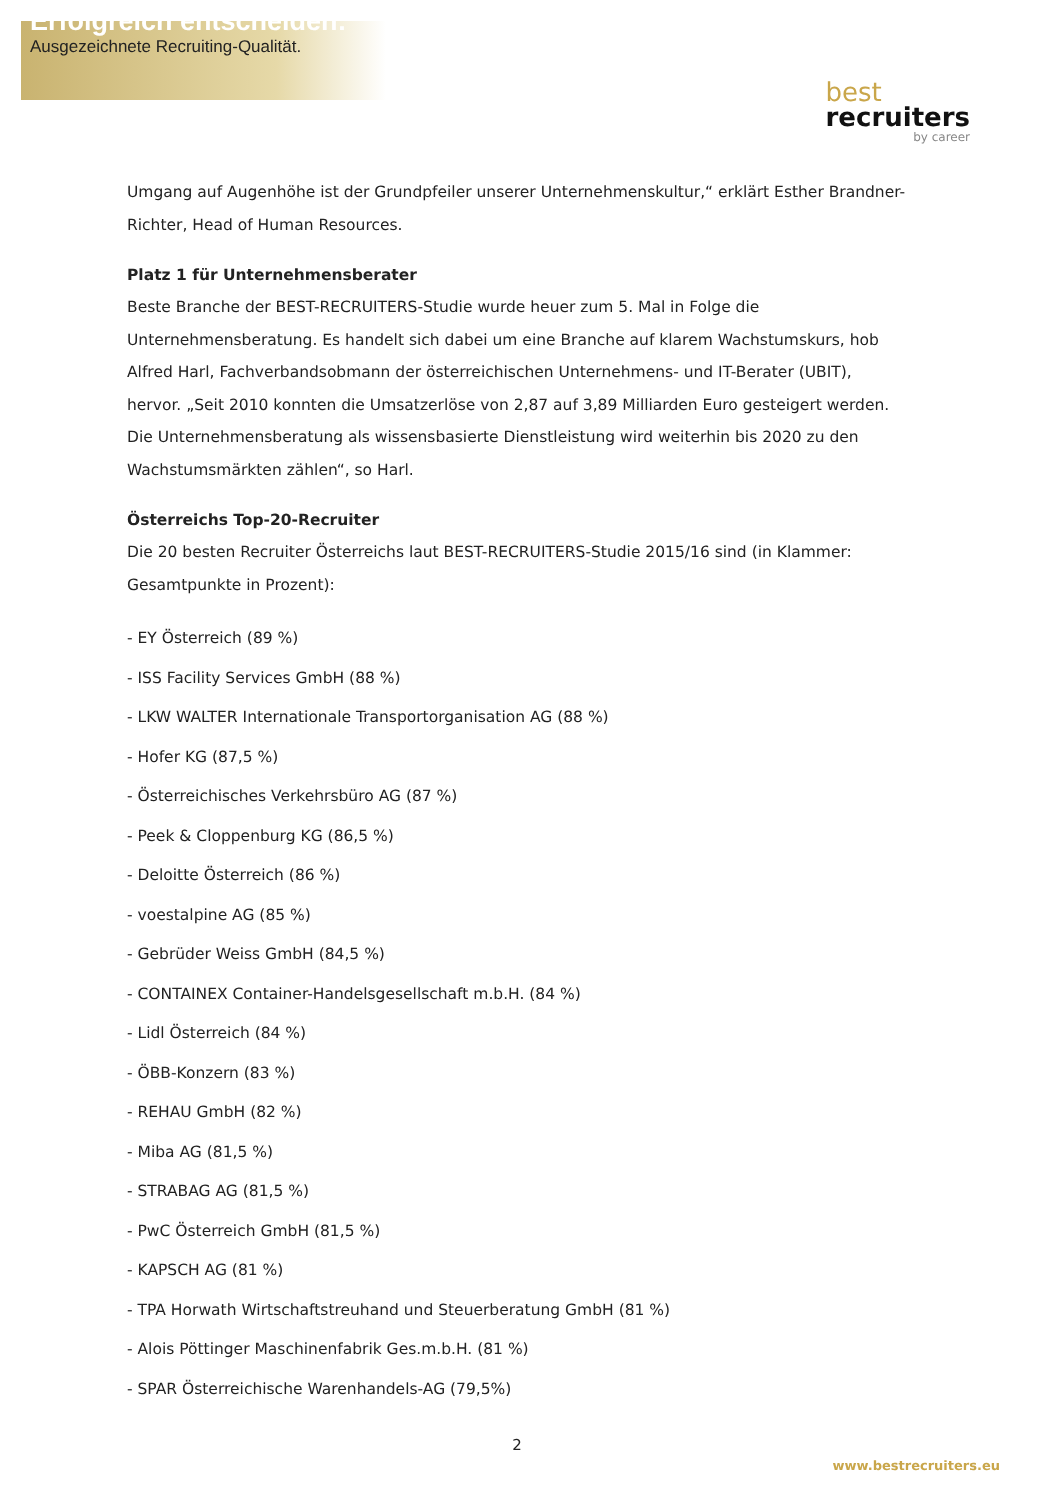Erfolgreich entscheiden:
Ausgezeichnete Recruiting-Qualität.
best
recruiters
by career
Umgang auf Augenhöhe ist der Grundpfeiler unserer Unternehmenskultur,“ erklärt Esther Brandner-Richter, Head of Human Resources.
Platz 1 für Unternehmensberater
Beste Branche der BEST-RECRUITERS-Studie wurde heuer zum 5. Mal in Folge die Unternehmensberatung. Es handelt sich dabei um eine Branche auf klarem Wachstumskurs, hob Alfred Harl, Fachverbandsobmann der österreichischen Unternehmens- und IT-Berater (UBIT), hervor. „Seit 2010 konnten die Umsatzerlöse von 2,87 auf 3,89 Milliarden Euro gesteigert werden. Die Unternehmensberatung als wissensbasierte Dienstleistung wird weiterhin bis 2020 zu den Wachstumsmärkten zählen“, so Harl.
Österreichs Top-20-Recruiter
Die 20 besten Recruiter Österreichs laut BEST-RECRUITERS-Studie 2015/16 sind (in Klammer: Gesamtpunkte in Prozent):
- EY Österreich (89 %)
- ISS Facility Services GmbH (88 %)
- LKW WALTER Internationale Transportorganisation AG (88 %)
- Hofer KG (87,5 %)
- Österreichisches Verkehrsbüro AG (87 %)
- Peek & Cloppenburg KG (86,5 %)
- Deloitte Österreich (86 %)
- voestalpine AG (85 %)
- Gebrüder Weiss GmbH (84,5 %)
- CONTAINEX Container-Handelsgesellschaft m.b.H. (84 %)
- Lidl Österreich (84 %)
- ÖBB-Konzern (83 %)
- REHAU GmbH (82 %)
- Miba AG (81,5 %)
- STRABAG AG (81,5 %)
- PwC Österreich GmbH (81,5 %)
- KAPSCH AG (81 %)
- TPA Horwath Wirtschaftstreuhand und Steuerberatung GmbH (81 %)
- Alois Pöttinger Maschinenfabrik Ges.m.b.H. (81 %)
- SPAR Österreichische Warenhandels-AG (79,5%)
2
www.bestrecruiters.eu